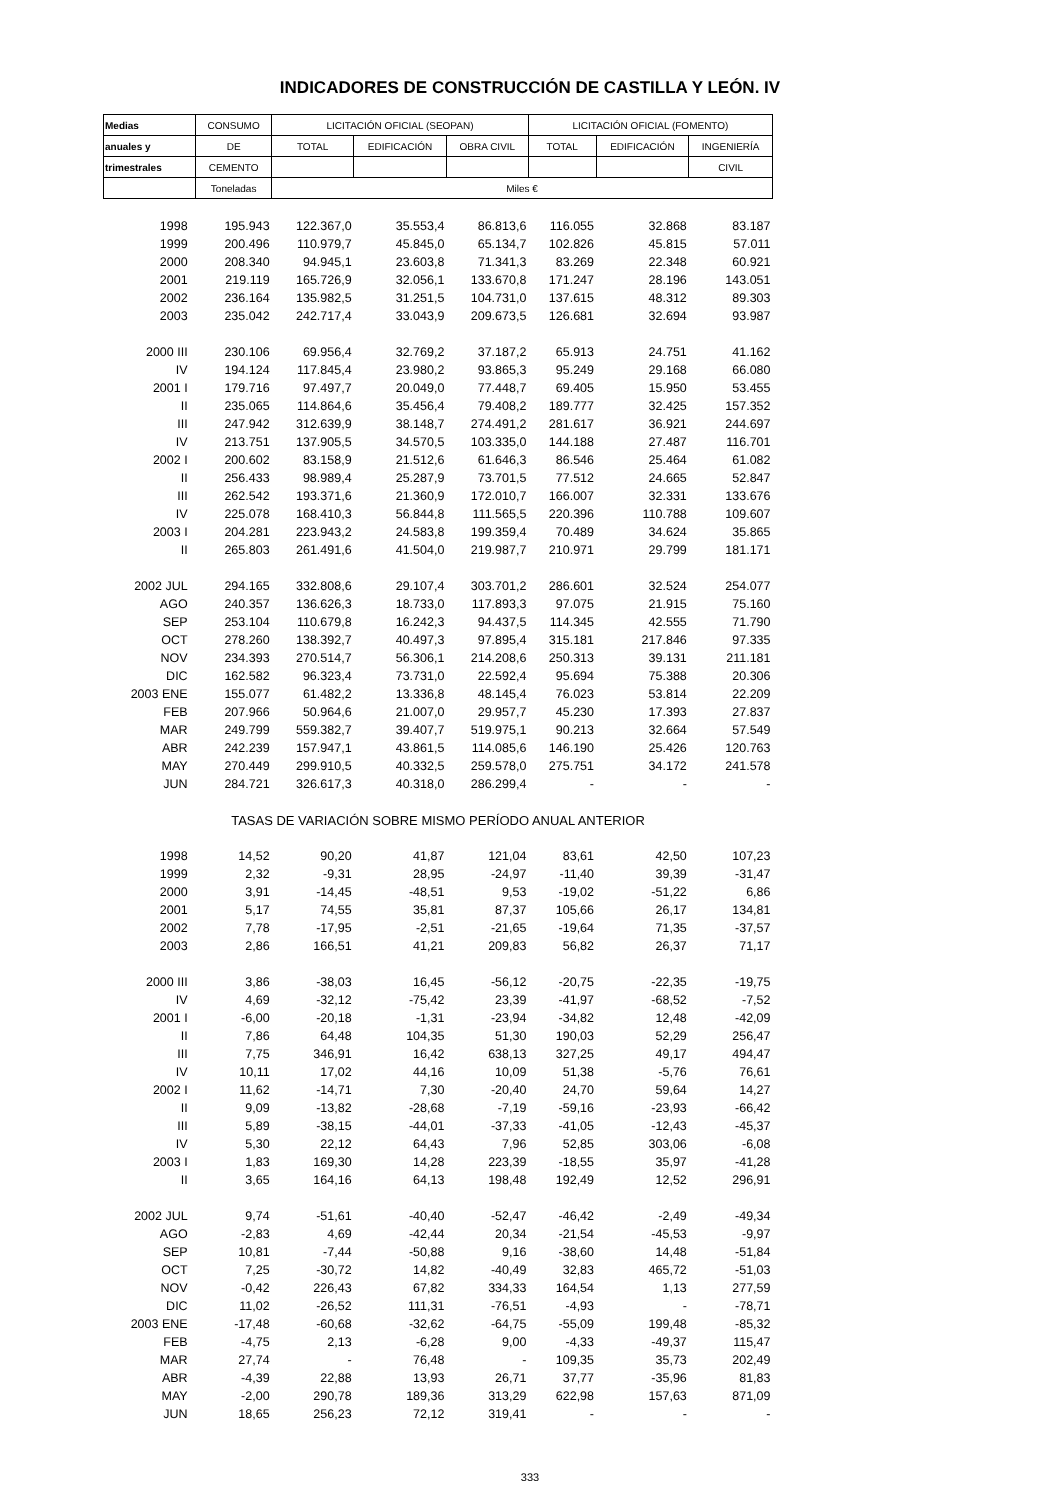INDICADORES DE CONSTRUCCIÓN DE CASTILLA Y LEÓN. IV
| Medias | CONSUMO | LICITACIÓN OFICIAL (SEOPAN) | | | LICITACIÓN OFICIAL (FOMENTO) | | |
| --- | --- | --- | --- | --- | --- | --- | --- |
| anuales y | DE | TOTAL | EDIFICACIÓN | OBRA CIVIL | TOTAL | EDIFICACIÓN | INGENIERÍA |
| trimestrales | CEMENTO | | | | | | CIVIL |
| | Toneladas | Miles € | | | | | |
| 1998 | 195.943 | 122.367,0 | 35.553,4 | 86.813,6 | 116.055 | 32.868 | 83.187 |
| 1999 | 200.496 | 110.979,7 | 45.845,0 | 65.134,7 | 102.826 | 45.815 | 57.011 |
| 2000 | 208.340 | 94.945,1 | 23.603,8 | 71.341,3 | 83.269 | 22.348 | 60.921 |
| 2001 | 219.119 | 165.726,9 | 32.056,1 | 133.670,8 | 171.247 | 28.196 | 143.051 |
| 2002 | 236.164 | 135.982,5 | 31.251,5 | 104.731,0 | 137.615 | 48.312 | 89.303 |
| 2003 | 235.042 | 242.717,4 | 33.043,9 | 209.673,5 | 126.681 | 32.694 | 93.987 |
| 2000 III | 230.106 | 69.956,4 | 32.769,2 | 37.187,2 | 65.913 | 24.751 | 41.162 |
| IV | 194.124 | 117.845,4 | 23.980,2 | 93.865,3 | 95.249 | 29.168 | 66.080 |
| 2001 I | 179.716 | 97.497,7 | 20.049,0 | 77.448,7 | 69.405 | 15.950 | 53.455 |
| II | 235.065 | 114.864,6 | 35.456,4 | 79.408,2 | 189.777 | 32.425 | 157.352 |
| III | 247.942 | 312.639,9 | 38.148,7 | 274.491,2 | 281.617 | 36.921 | 244.697 |
| IV | 213.751 | 137.905,5 | 34.570,5 | 103.335,0 | 144.188 | 27.487 | 116.701 |
| 2002 I | 200.602 | 83.158,9 | 21.512,6 | 61.646,3 | 86.546 | 25.464 | 61.082 |
| II | 256.433 | 98.989,4 | 25.287,9 | 73.701,5 | 77.512 | 24.665 | 52.847 |
| III | 262.542 | 193.371,6 | 21.360,9 | 172.010,7 | 166.007 | 32.331 | 133.676 |
| IV | 225.078 | 168.410,3 | 56.844,8 | 111.565,5 | 220.396 | 110.788 | 109.607 |
| 2003 I | 204.281 | 223.943,2 | 24.583,8 | 199.359,4 | 70.489 | 34.624 | 35.865 |
| II | 265.803 | 261.491,6 | 41.504,0 | 219.987,7 | 210.971 | 29.799 | 181.171 |
| 2002 JUL | 294.165 | 332.808,6 | 29.107,4 | 303.701,2 | 286.601 | 32.524 | 254.077 |
| AGO | 240.357 | 136.626,3 | 18.733,0 | 117.893,3 | 97.075 | 21.915 | 75.160 |
| SEP | 253.104 | 110.679,8 | 16.242,3 | 94.437,5 | 114.345 | 42.555 | 71.790 |
| OCT | 278.260 | 138.392,7 | 40.497,3 | 97.895,4 | 315.181 | 217.846 | 97.335 |
| NOV | 234.393 | 270.514,7 | 56.306,1 | 214.208,6 | 250.313 | 39.131 | 211.181 |
| DIC | 162.582 | 96.323,4 | 73.731,0 | 22.592,4 | 95.694 | 75.388 | 20.306 |
| 2003 ENE | 155.077 | 61.482,2 | 13.336,8 | 48.145,4 | 76.023 | 53.814 | 22.209 |
| FEB | 207.966 | 50.964,6 | 21.007,0 | 29.957,7 | 45.230 | 17.393 | 27.837 |
| MAR | 249.799 | 559.382,7 | 39.407,7 | 519.975,1 | 90.213 | 32.664 | 57.549 |
| ABR | 242.239 | 157.947,1 | 43.861,5 | 114.085,6 | 146.190 | 25.426 | 120.763 |
| MAY | 270.449 | 299.910,5 | 40.332,5 | 259.578,0 | 275.751 | 34.172 | 241.578 |
| JUN | 284.721 | 326.617,3 | 40.318,0 | 286.299,4 | - | - | - |
| TASAS DE VARIACIÓN SOBRE MISMO PERÍODO ANUAL ANTERIOR | | | | | | | |
| 1998 | 14,52 | 90,20 | 41,87 | 121,04 | 83,61 | 42,50 | 107,23 |
| 1999 | 2,32 | -9,31 | 28,95 | -24,97 | -11,40 | 39,39 | -31,47 |
| 2000 | 3,91 | -14,45 | -48,51 | 9,53 | -19,02 | -51,22 | 6,86 |
| 2001 | 5,17 | 74,55 | 35,81 | 87,37 | 105,66 | 26,17 | 134,81 |
| 2002 | 7,78 | -17,95 | -2,51 | -21,65 | -19,64 | 71,35 | -37,57 |
| 2003 | 2,86 | 166,51 | 41,21 | 209,83 | 56,82 | 26,37 | 71,17 |
| 2000 III | 3,86 | -38,03 | 16,45 | -56,12 | -20,75 | -22,35 | -19,75 |
| IV | 4,69 | -32,12 | -75,42 | 23,39 | -41,97 | -68,52 | -7,52 |
| 2001 I | -6,00 | -20,18 | -1,31 | -23,94 | -34,82 | 12,48 | -42,09 |
| II | 7,86 | 64,48 | 104,35 | 51,30 | 190,03 | 52,29 | 256,47 |
| III | 7,75 | 346,91 | 16,42 | 638,13 | 327,25 | 49,17 | 494,47 |
| IV | 10,11 | 17,02 | 44,16 | 10,09 | 51,38 | -5,76 | 76,61 |
| 2002 I | 11,62 | -14,71 | 7,30 | -20,40 | 24,70 | 59,64 | 14,27 |
| II | 9,09 | -13,82 | -28,68 | -7,19 | -59,16 | -23,93 | -66,42 |
| III | 5,89 | -38,15 | -44,01 | -37,33 | -41,05 | -12,43 | -45,37 |
| IV | 5,30 | 22,12 | 64,43 | 7,96 | 52,85 | 303,06 | -6,08 |
| 2003 I | 1,83 | 169,30 | 14,28 | 223,39 | -18,55 | 35,97 | -41,28 |
| II | 3,65 | 164,16 | 64,13 | 198,48 | 192,49 | 12,52 | 296,91 |
| 2002 JUL | 9,74 | -51,61 | -40,40 | -52,47 | -46,42 | -2,49 | -49,34 |
| AGO | -2,83 | 4,69 | -42,44 | 20,34 | -21,54 | -45,53 | -9,97 |
| SEP | 10,81 | -7,44 | -50,88 | 9,16 | -38,60 | 14,48 | -51,84 |
| OCT | 7,25 | -30,72 | 14,82 | -40,49 | 32,83 | 465,72 | -51,03 |
| NOV | -0,42 | 226,43 | 67,82 | 334,33 | 164,54 | 1,13 | 277,59 |
| DIC | 11,02 | -26,52 | 111,31 | -76,51 | -4,93 | - | -78,71 |
| 2003 ENE | -17,48 | -60,68 | -32,62 | -64,75 | -55,09 | 199,48 | -85,32 |
| FEB | -4,75 | 2,13 | -6,28 | 9,00 | -4,33 | -49,37 | 115,47 |
| MAR | 27,74 | - | 76,48 | - | 109,35 | 35,73 | 202,49 |
| ABR | -4,39 | 22,88 | 13,93 | 26,71 | 37,77 | -35,96 | 81,83 |
| MAY | -2,00 | 290,78 | 189,36 | 313,29 | 622,98 | 157,63 | 871,09 |
| JUN | 18,65 | 256,23 | 72,12 | 319,41 | - | - | - |
333